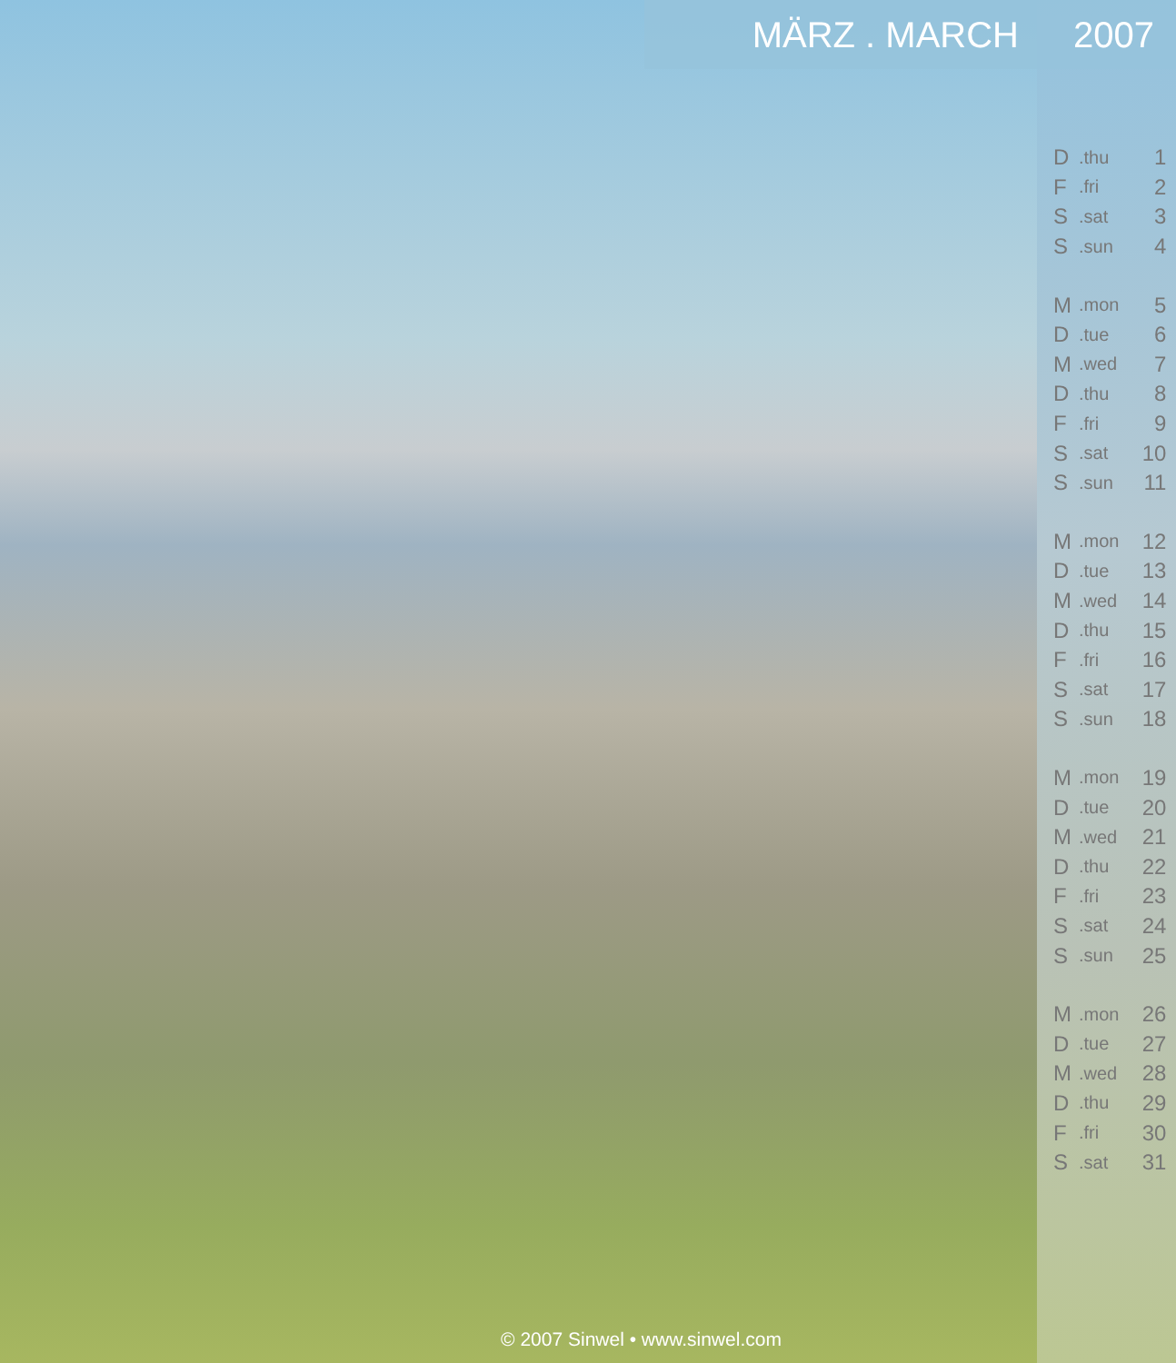MÄRZ . MARCH 2007
© 2007 Sinwel • www.sinwel.com
| D | .thu | 1 |
| F | .fri | 2 |
| S | .sat | 3 |
| S | .sun | 4 |
| M | .mon | 5 |
| D | .tue | 6 |
| M | .wed | 7 |
| D | .thu | 8 |
| F | .fri | 9 |
| S | .sat | 10 |
| S | .sun | 11 |
| M | .mon | 12 |
| D | .tue | 13 |
| M | .wed | 14 |
| D | .thu | 15 |
| F | .fri | 16 |
| S | .sat | 17 |
| S | .sun | 18 |
| M | .mon | 19 |
| D | .tue | 20 |
| M | .wed | 21 |
| D | .thu | 22 |
| F | .fri | 23 |
| S | .sat | 24 |
| S | .sun | 25 |
| M | .mon | 26 |
| D | .tue | 27 |
| M | .wed | 28 |
| D | .thu | 29 |
| F | .fri | 30 |
| S | .sat | 31 |